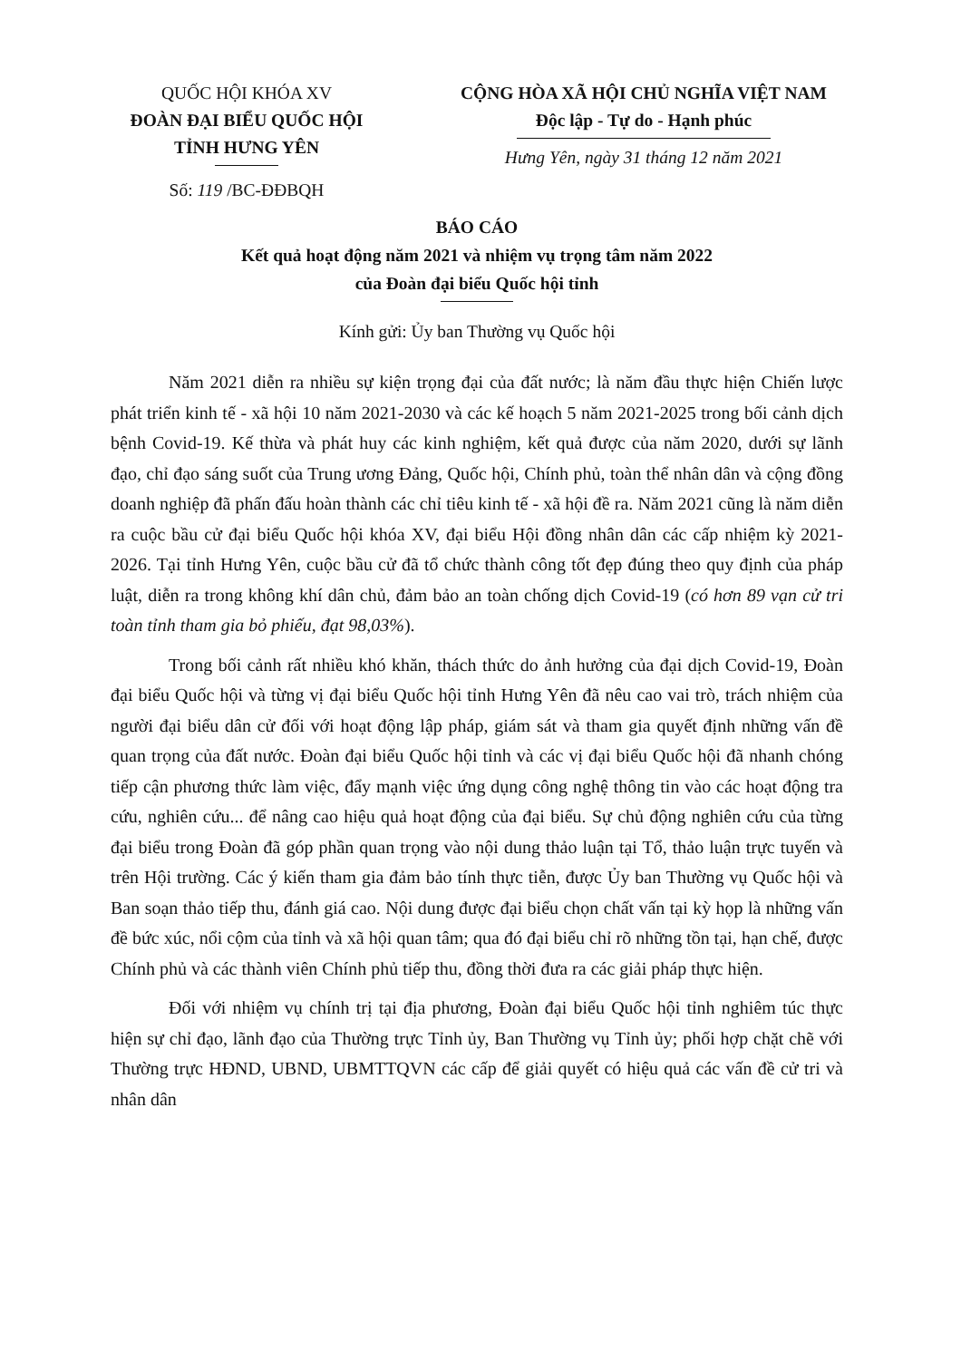QUỐC HỘI KHÓA XV
ĐOÀN ĐẠI BIỂU QUỐC HỘI
TỈNH HƯNG YÊN
Số: 119 /BC-ĐĐBQH
CỘNG HÒA XÃ HỘI CHỦ NGHĨA VIỆT NAM
Độc lập - Tự do - Hạnh phúc
Hưng Yên, ngày 31 tháng 12 năm 2021
BÁO CÁO
Kết quả hoạt động năm 2021 và nhiệm vụ trọng tâm năm 2022
của Đoàn đại biểu Quốc hội tỉnh
Kính gửi: Ủy ban Thường vụ Quốc hội
Năm 2021 diễn ra nhiều sự kiện trọng đại của đất nước; là năm đầu thực hiện Chiến lược phát triển kinh tế - xã hội 10 năm 2021-2030 và các kế hoạch 5 năm 2021-2025 trong bối cảnh dịch bệnh Covid-19. Kế thừa và phát huy các kinh nghiệm, kết quả được của năm 2020, dưới sự lãnh đạo, chỉ đạo sáng suốt của Trung ương Đảng, Quốc hội, Chính phủ, toàn thể nhân dân và cộng đồng doanh nghiệp đã phấn đấu hoàn thành các chỉ tiêu kinh tế - xã hội đề ra. Năm 2021 cũng là năm diễn ra cuộc bầu cử đại biểu Quốc hội khóa XV, đại biểu Hội đồng nhân dân các cấp nhiệm kỳ 2021-2026. Tại tỉnh Hưng Yên, cuộc bầu cử đã tổ chức thành công tốt đẹp đúng theo quy định của pháp luật, diễn ra trong không khí dân chủ, đảm bảo an toàn chống dịch Covid-19 (có hơn 89 vạn cử tri toàn tỉnh tham gia bỏ phiếu, đạt 98,03%).
Trong bối cảnh rất nhiều khó khăn, thách thức do ảnh hưởng của đại dịch Covid-19, Đoàn đại biểu Quốc hội và từng vị đại biểu Quốc hội tỉnh Hưng Yên đã nêu cao vai trò, trách nhiệm của người đại biểu dân cử đối với hoạt động lập pháp, giám sát và tham gia quyết định những vấn đề quan trọng của đất nước. Đoàn đại biểu Quốc hội tỉnh và các vị đại biểu Quốc hội đã nhanh chóng tiếp cận phương thức làm việc, đẩy mạnh việc ứng dụng công nghệ thông tin vào các hoạt động tra cứu, nghiên cứu... để nâng cao hiệu quả hoạt động của đại biểu. Sự chủ động nghiên cứu của từng đại biểu trong Đoàn đã góp phần quan trọng vào nội dung thảo luận tại Tổ, thảo luận trực tuyến và trên Hội trường. Các ý kiến tham gia đảm bảo tính thực tiễn, được Ủy ban Thường vụ Quốc hội và Ban soạn thảo tiếp thu, đánh giá cao. Nội dung được đại biểu chọn chất vấn tại kỳ họp là những vấn đề bức xúc, nổi cộm của tỉnh và xã hội quan tâm; qua đó đại biểu chỉ rõ những tồn tại, hạn chế, được Chính phủ và các thành viên Chính phủ tiếp thu, đồng thời đưa ra các giải pháp thực hiện.
Đối với nhiệm vụ chính trị tại địa phương, Đoàn đại biểu Quốc hội tỉnh nghiêm túc thực hiện sự chỉ đạo, lãnh đạo của Thường trực Tỉnh ủy, Ban Thường vụ Tỉnh ủy; phối hợp chặt chẽ với Thường trực HĐND, UBND, UBMTTQVN các cấp để giải quyết có hiệu quả các vấn đề cử tri và nhân dân